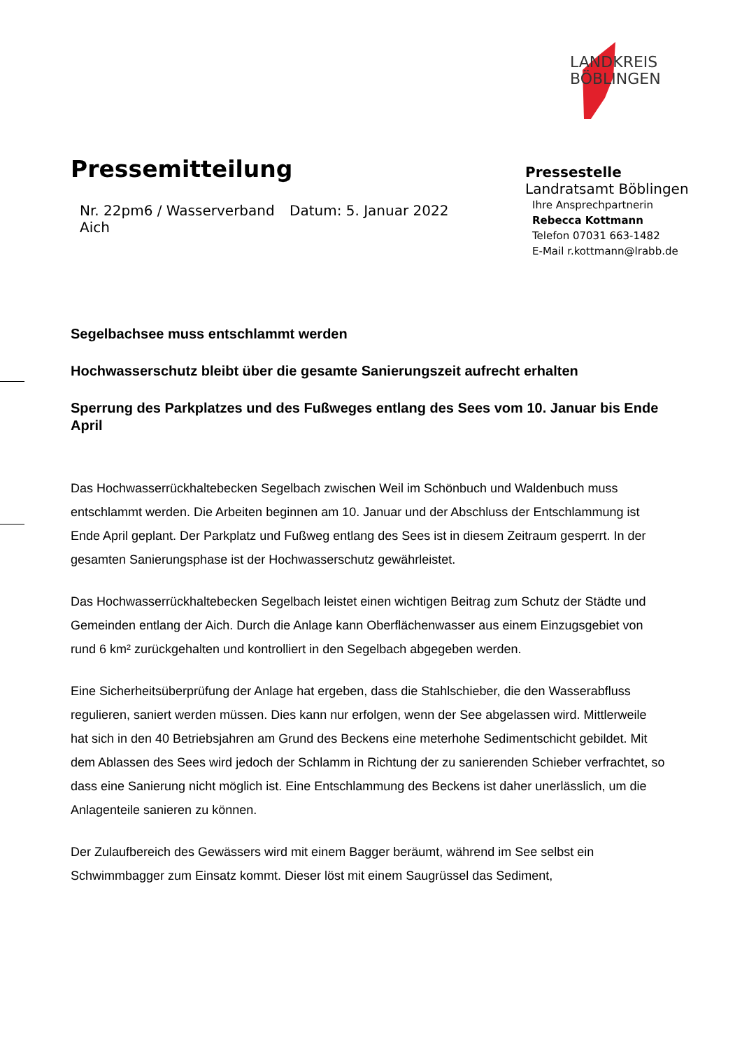LANDKREIS
BÖBLINGEN
Pressemitteilung
Nr. 22pm6 / Wasserverband Aich
Datum: 5. Januar 2022
Pressestelle
Landratsamt Böblingen
Ihre Ansprechpartnerin
Rebecca Kottmann
Telefon 07031 663-1482
E-Mail r.kottmann@lrabb.de
Segelbachsee muss entschlammt werden
Hochwasserschutz bleibt über die gesamte Sanierungszeit aufrecht erhalten
Sperrung des Parkplatzes und des Fußweges entlang des Sees vom 10. Januar bis Ende April
Das Hochwasserrückhaltebecken Segelbach zwischen Weil im Schönbuch und Waldenbuch muss entschlammt werden. Die Arbeiten beginnen am 10. Januar und der Abschluss der Entschlammung ist Ende April geplant. Der Parkplatz und Fußweg entlang des Sees ist in diesem Zeitraum gesperrt. In der gesamten Sanierungsphase ist der Hochwasserschutz gewährleistet.
Das Hochwasserrückhaltebecken Segelbach leistet einen wichtigen Beitrag zum Schutz der Städte und Gemeinden entlang der Aich. Durch die Anlage kann Oberflächenwasser aus einem Einzugsgebiet von rund 6 km² zurückgehalten und kontrolliert in den Segelbach abgegeben werden.
Eine Sicherheitsüberprüfung der Anlage hat ergeben, dass die Stahlschieber, die den Wasserabfluss regulieren, saniert werden müssen. Dies kann nur erfolgen, wenn der See abgelassen wird. Mittlerweile hat sich in den 40 Betriebsjahren am Grund des Beckens eine meterhohe Sedimentschicht gebildet. Mit dem Ablassen des Sees wird jedoch der Schlamm in Richtung der zu sanierenden Schieber verfrachtet, so dass eine Sanierung nicht möglich ist. Eine Entschlammung des Beckens ist daher unerlässlich, um die Anlagenteile sanieren zu können.
Der Zulaufbereich des Gewässers wird mit einem Bagger beräumt, während im See selbst ein Schwimmbagger zum Einsatz kommt. Dieser löst mit einem Saugrüssel das Sediment,